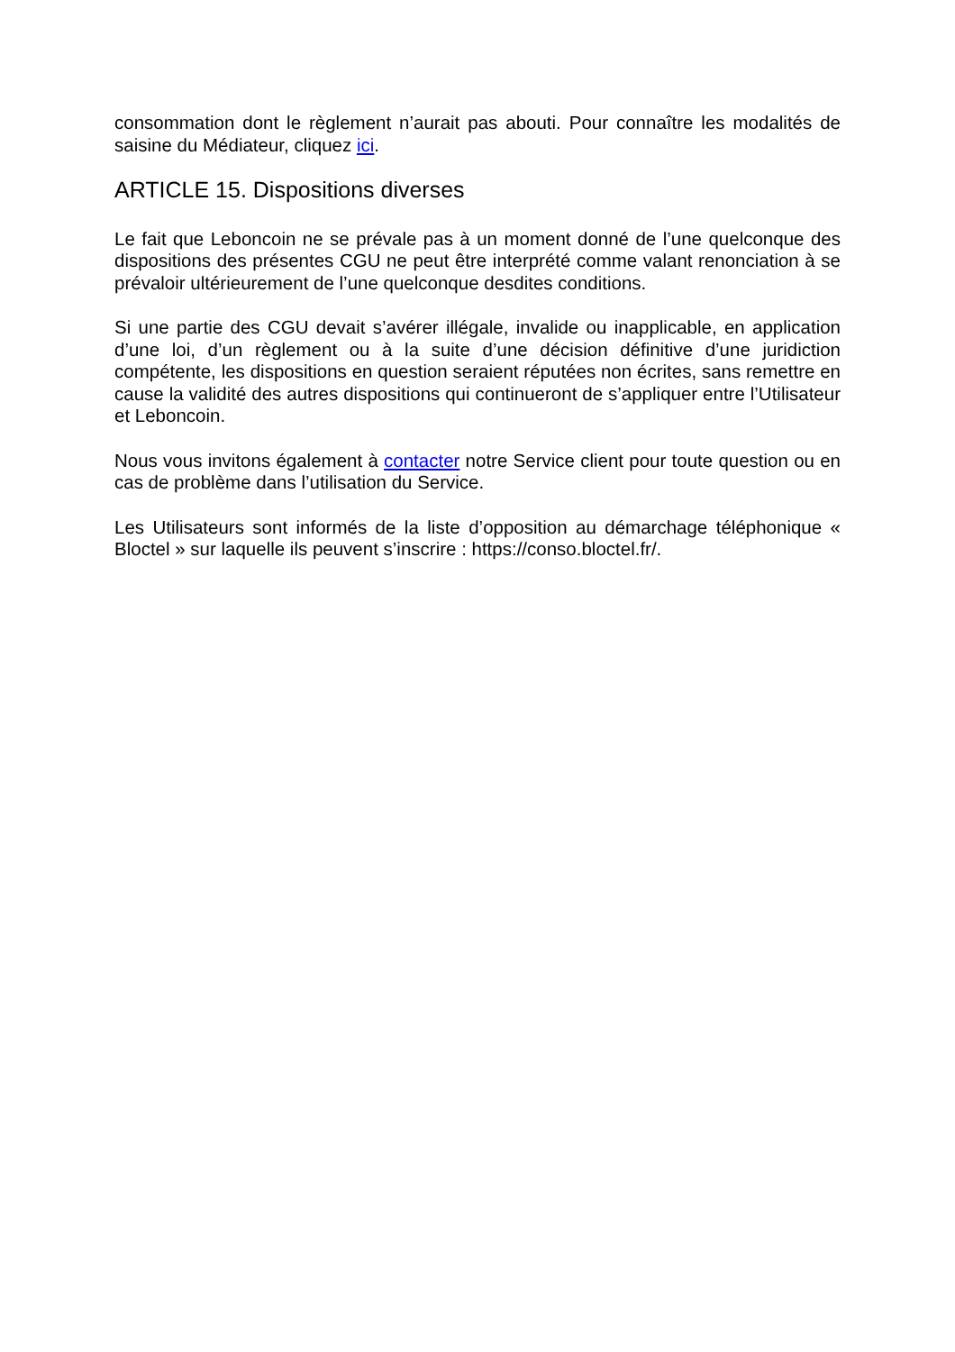consommation dont le règlement n’aurait pas abouti. Pour connaître les modalités de saisine du Médiateur, cliquez ici.
ARTICLE 15. Dispositions diverses
Le fait que Leboncoin ne se prévale pas à un moment donné de l’une quelconque des dispositions des présentes CGU ne peut être interprété comme valant renonciation à se prévaloir ultérieurement de l’une quelconque desdites conditions.
Si une partie des CGU devait s’avérer illégale, invalide ou inapplicable, en application d’une loi, d’un règlement ou à la suite d’une décision définitive d’une juridiction compétente, les dispositions en question seraient réputées non écrites, sans remettre en cause la validité des autres dispositions qui continueront de s’appliquer entre l’Utilisateur et Leboncoin.
Nous vous invitons également à contacter notre Service client pour toute question ou en cas de problème dans l’utilisation du Service.
Les Utilisateurs sont informés de la liste d’opposition au démarchage téléphonique « Bloctel » sur laquelle ils peuvent s’inscrire : https://conso.bloctel.fr/.